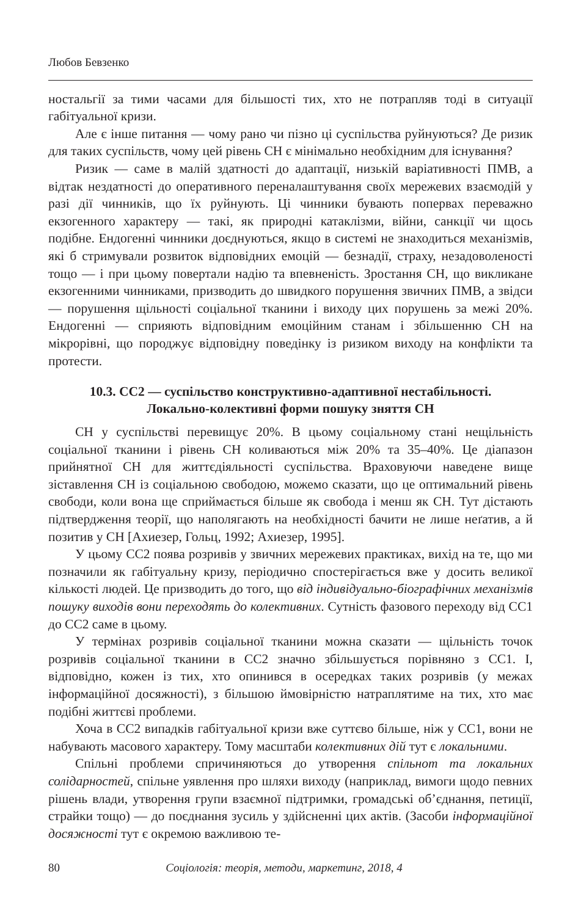Любов Бевзенко
ностальгії за тими часами для більшості тих, хто не потрапляв тоді в ситуації габітуальної кризи.
Але є інше питання — чому рано чи пізно ці суспільства руйнуються? Де ризик для таких суспільств, чому цей рівень СН є мінімально необхідним для існування?
Ризик — саме в малій здатності до адаптації, низькій варіативності ПМВ, а відтак нездатності до оперативного переналаштування своїх мережевих взаємодій у разі дії чинників, що їх руйнують. Ці чинники бувають попервах переважно екзогенного характеру — такі, як природні катаклізми, війни, санкції чи щось подібне. Ендогенні чинники доєднуються, якщо в системі не знаходиться механізмів, які б стримували розвиток відповідних емоцій — безнадії, страху, незадоволеності тощо — і при цьому повертали надію та впевненість. Зростання СН, що викликане екзогенними чинниками, призводить до швидкого порушення звичних ПМВ, а звідси — порушення щільності соціальної тканини і виходу цих порушень за межі 20%. Ендогенні — сприяють відповідним емоційним станам і збільшенню СН на мікрорівні, що породжує відповідну поведінку із ризиком виходу на конфлікти та протести.
10.3. СС2 — суспільство конструктивно-адаптивної нестабільності.
Локально-колективні форми пошуку зняття СН
СН у суспільстві перевищує 20%. В цьому соціальному стані нещільність соціальної тканини і рівень СН коливаються між 20% та 35–40%. Це діапазон прийнятної СН для життєдіяльності суспільства. Враховуючи наведене вище зіставлення СН із соціальною свободою, можемо сказати, що це оптимальний рівень свободи, коли вона ще сприймається більше як свобода і менш як СН. Тут дістають підтвердження теорії, що наполягають на необхідності бачити не лише неґатив, а й позитив у СН [Ахиезер, Гольц, 1992; Ахиезер, 1995].
У цьому СС2 поява розривів у звичних мережевих практиках, вихід на те, що ми позначили як габітуальну кризу, періодично спостерігається вже у досить великої кількості людей. Це призводить до того, що від індивідуально-біографічних механізмів пошуку виходів вони переходять до колективних. Сутність фазового переходу від СС1 до СС2 саме в цьому.
У термінах розривів соціальної тканини можна сказати — щільність точок розривів соціальної тканини в СС2 значно збільшується порівняно з СС1. І, відповідно, кожен із тих, хто опинився в осередках таких розривів (у межах інформаційної досяжності), з більшою ймовірністю натраплятиме на тих, хто має подібні життєві проблеми.
Хоча в СС2 випадків габітуальної кризи вже суттєво більше, ніж у СС1, вони не набувають масового характеру. Тому масштаби колективних дій тут є локальними.
Спільні проблеми спричиняються до утворення спільнот та локальних солідарностей, спільне уявлення про шляхи виходу (наприклад, вимоги щодо певних рішень влади, утворення групи взаємної підтримки, громадські об’єднання, петиції, страйки тощо) — до поєднання зусиль у здійсненні цих актів. (Засоби інформаційної досяжності тут є окремою важливою те-
80 Соціологія: теорія, методи, маркетинг, 2018, 4